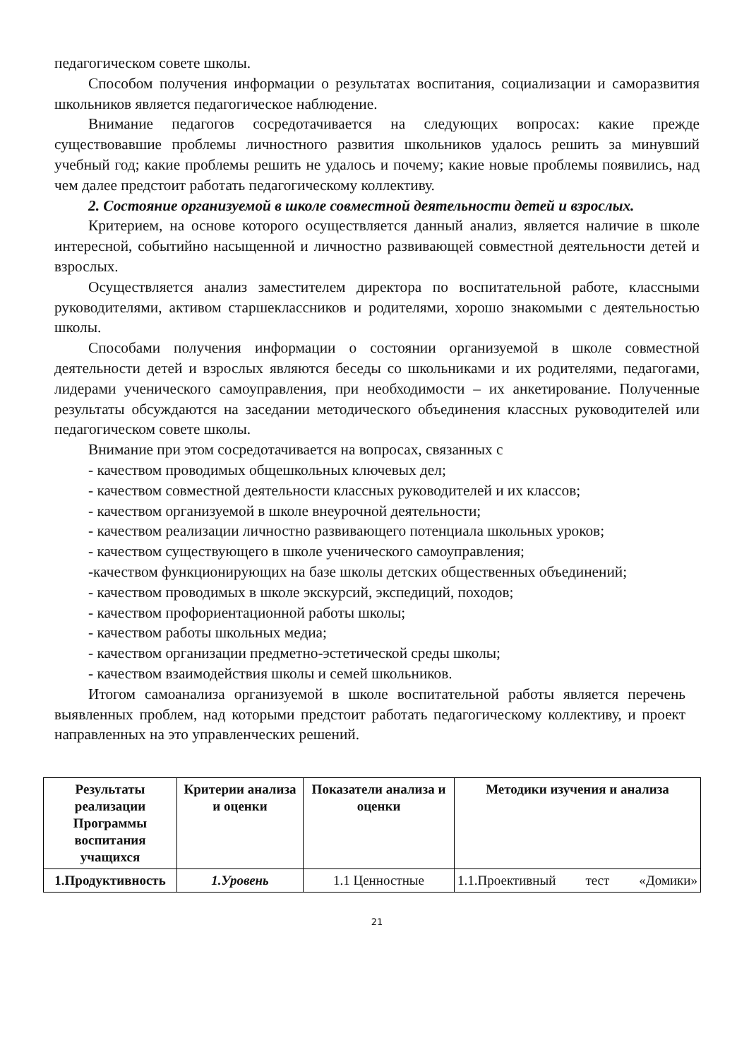педагогическом совете школы.
Способом получения информации о результатах воспитания, социализации и саморазвития школьников является педагогическое наблюдение.
Внимание педагогов сосредотачивается на следующих вопросах: какие прежде существовавшие проблемы личностного развития школьников удалось решить за минувший учебный год; какие проблемы решить не удалось и почему; какие новые проблемы появились, над чем далее предстоит работать педагогическому коллективу.
2. Состояние организуемой в школе совместной деятельности детей и взрослых.
Критерием, на основе которого осуществляется данный анализ, является наличие в школе интересной, событийно насыщенной и личностно развивающей совместной деятельности детей и взрослых.
Осуществляется анализ заместителем директора по воспитательной работе, классными руководителями, активом старшеклассников и родителями, хорошо знакомыми с деятельностью школы.
Способами получения информации о состоянии организуемой в школе совместной деятельности детей и взрослых являются беседы со школьниками и их родителями, педагогами, лидерами ученического самоуправления, при необходимости – их анкетирование. Полученные результаты обсуждаются на заседании методического объединения классных руководителей или педагогическом совете школы.
Внимание при этом сосредотачивается на вопросах, связанных с
- качеством проводимых общешкольных ключевых дел;
- качеством совместной деятельности классных руководителей и их классов;
- качеством организуемой в школе внеурочной деятельности;
- качеством реализации личностно развивающего потенциала школьных уроков;
- качеством существующего в школе ученического самоуправления;
-качеством функционирующих на базе школы детских общественных объединений;
- качеством проводимых в школе экскурсий, экспедиций, походов;
- качеством профориентационной работы школы;
- качеством работы школьных медиа;
- качеством организации предметно-эстетической среды школы;
- качеством взаимодействия школы и семей школьников.
Итогом самоанализа организуемой в школе воспитательной работы является перечень выявленных проблем, над которыми предстоит работать педагогическому коллективу, и проект направленных на это управленческих решений.
| Результаты реализации Программы воспитания учащихся | Критерии анализа и оценки | Показатели анализа и оценки | Методики изучения и анализа |
| --- | --- | --- | --- |
| 1.Продуктивность | 1.Уровень | 1.1 Ценностные | 1.1.Проективный тест «Домики» |
21